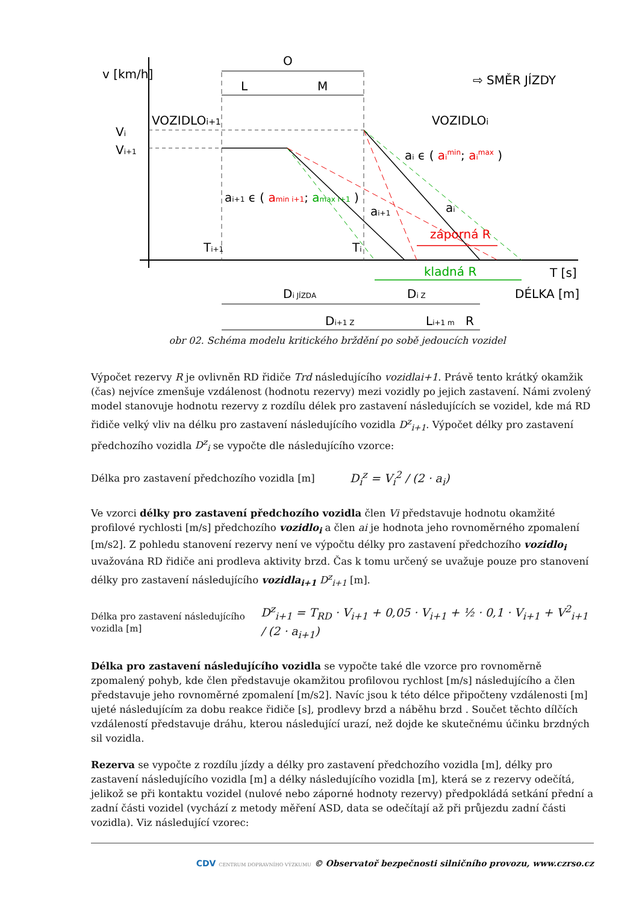v [km/h]
O
L
M
VOZIDLOi+1
VOZIDLOi
⇨ SMĚR JÍZDY
Vi
Vi+1
ai ϵ ( aimin; aimax )
ai+1 ϵ ( amin i+1; amax i+1 )
ai+1
ai
záporná R
kladná R
Ti+1
Ti
T [s]
DÉLKA [m]
Di JÍZDA
Di Z
Di+1 Z
Li+1 m
R
obr 02. Schéma modelu kritického brždění po sobě jedoucích vozidel
Výpočet rezervy R je ovlivněn RD řidiče Trd následujícího vozidlai+1. Právě tento krátký okamžik (čas) nejvíce zmenšuje vzdálenost (hodnotu rezervy) mezi vozidly po jejich zastavení. Námi zvolený model stanovuje hodnotu rezervy z rozdílu délek pro zastavení následujících se vozidel, kde má RD řidiče velký vliv na délku pro zastavení následujícího vozidla D<sup>z</sup><sub>i+1</sub>. Výpočet délky pro zastavení předchozího vozidla D<sup>z</sup><sub>i</sub> se vypočte dle následujícího vzorce:
Délka pro zastavení předchozího vozidla [m] D<sub>i</sub><sup>z</sup> = V<sub>i</sub><sup>2</sup> / (2 · a<sub>i</sub>)
Ve vzorci délky pro zastavení předchozího vozidla člen Vi představuje hodnotu okamžité profilové rychlosti [m/s] předchozího vozidlo<sub>i</sub> a člen ai je hodnota jeho rovnoměrného zpomalení [m/s2]. Z pohledu stanovení rezervy není ve výpočtu délky pro zastavení předchozího vozidlo<sub>i</sub> uvažována RD řidiče ani prodleva aktivity brzd. Čas k tomu určený se uvažuje pouze pro stanovení délky pro zastavení následujícího vozidla<sub>i+1</sub> D<sup>z</sup><sub>i+1</sub> [m].
Délka pro zastavení následujícího vozidla [m] D<sup>z</sup><sub>i+1</sub> = T<sub>RD</sub> · V<sub>i+1</sub> + 0,05 · V<sub>i+1</sub> + ½ · 0,1 · V<sub>i+1</sub> + V<sup>2</sup><sub>i+1</sub> / (2 · a<sub>i+1</sub>)
Délka pro zastavení následujícího vozidla se vypočte také dle vzorce pro rovnoměrně zpomalený pohyb, kde člen představuje okamžitou profilovou rychlost [m/s] následujícího a člen představuje jeho rovnoměrné zpomalení [m/s2]. Navíc jsou k této délce připočteny vzdálenosti [m] ujeté následujícím za dobu reakce řidiče [s], prodlevy brzd a náběhu brzd . Součet těchto dílčích vzdáleností představuje dráhu, kterou následující urazí, než dojde ke skutečnému účinku brzdných sil vozidla.
Rezerva se vypočte z rozdílu jízdy a délky pro zastavení předchozího vozidla [m], délky pro zastavení následujícího vozidla [m] a délky následujícího vozidla [m], která se z rezervy odečítá, jelikož se při kontaktu vozidel (nulové nebo záporné hodnoty rezervy) předpokládá setkání přední a zadní části vozidel (vychází z metody měření ASD, data se odečítají až při průjezdu zadní části vozidla). Viz následující vzorec:
CDV CENTRUM DOPRAVNÍHO VÝZKUMU © Observatoř bezpečnosti silničního provozu, www.czrso.cz